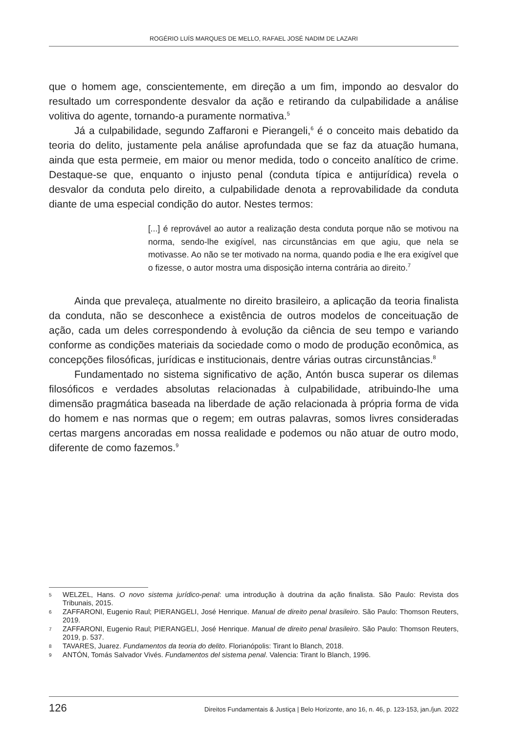ROGÉRIO LUÍS MARQUES DE MELLO, RAFAEL JOSÉ NADIM DE LAZARI
que o homem age, conscientemente, em direção a um fim, impondo ao desvalor do resultado um correspondente desvalor da ação e retirando da culpabilidade a análise volitiva do agente, tornando-a puramente normativa.<sup>5</sup>
Já a culpabilidade, segundo Zaffaroni e Pierangeli,<sup>6</sup> é o conceito mais debatido da teoria do delito, justamente pela análise aprofundada que se faz da atuação humana, ainda que esta permeie, em maior ou menor medida, todo o conceito analítico de crime. Destaque-se que, enquanto o injusto penal (conduta típica e antijurídica) revela o desvalor da conduta pelo direito, a culpabilidade denota a reprovabilidade da conduta diante de uma especial condição do autor. Nestes termos:
[...] é reprovável ao autor a realização desta conduta porque não se motivou na norma, sendo-lhe exigível, nas circunstâncias em que agiu, que nela se motivasse. Ao não se ter motivado na norma, quando podia e lhe era exigível que o fizesse, o autor mostra uma disposição interna contrária ao direito.<sup>7</sup>
Ainda que prevaleça, atualmente no direito brasileiro, a aplicação da teoria finalista da conduta, não se desconhece a existência de outros modelos de conceituação de ação, cada um deles correspondendo à evolução da ciência de seu tempo e variando conforme as condições materiais da sociedade como o modo de produção econômica, as concepções filosóficas, jurídicas e institucionais, dentre várias outras circunstâncias.<sup>8</sup>
Fundamentado no sistema significativo de ação, Antón busca superar os dilemas filosóficos e verdades absolutas relacionadas à culpabilidade, atribuindo-lhe uma dimensão pragmática baseada na liberdade de ação relacionada à própria forma de vida do homem e nas normas que o regem; em outras palavras, somos livres consideradas certas margens ancoradas em nossa realidade e podemos ou não atuar de outro modo, diferente de como fazemos.<sup>9</sup>
5 WELZEL, Hans. O novo sistema jurídico-penal: uma introdução à doutrina da ação finalista. São Paulo: Revista dos Tribunais, 2015.
6 ZAFFARONI, Eugenio Raul; PIERANGELI, José Henrique. Manual de direito penal brasileiro. São Paulo: Thomson Reuters, 2019.
7 ZAFFARONI, Eugenio Raul; PIERANGELI, José Henrique. Manual de direito penal brasileiro. São Paulo: Thomson Reuters, 2019, p. 537.
8 TAVARES, Juarez. Fundamentos da teoria do delito. Florianópolis: Tirant lo Blanch, 2018.
9 ANTÓN, Tomás Salvador Vivés. Fundamentos del sistema penal. Valencia: Tirant lo Blanch, 1996.
126 Direitos Fundamentais & Justiça | Belo Horizonte, ano 16, n. 46, p. 123-153, jan./jun. 2022